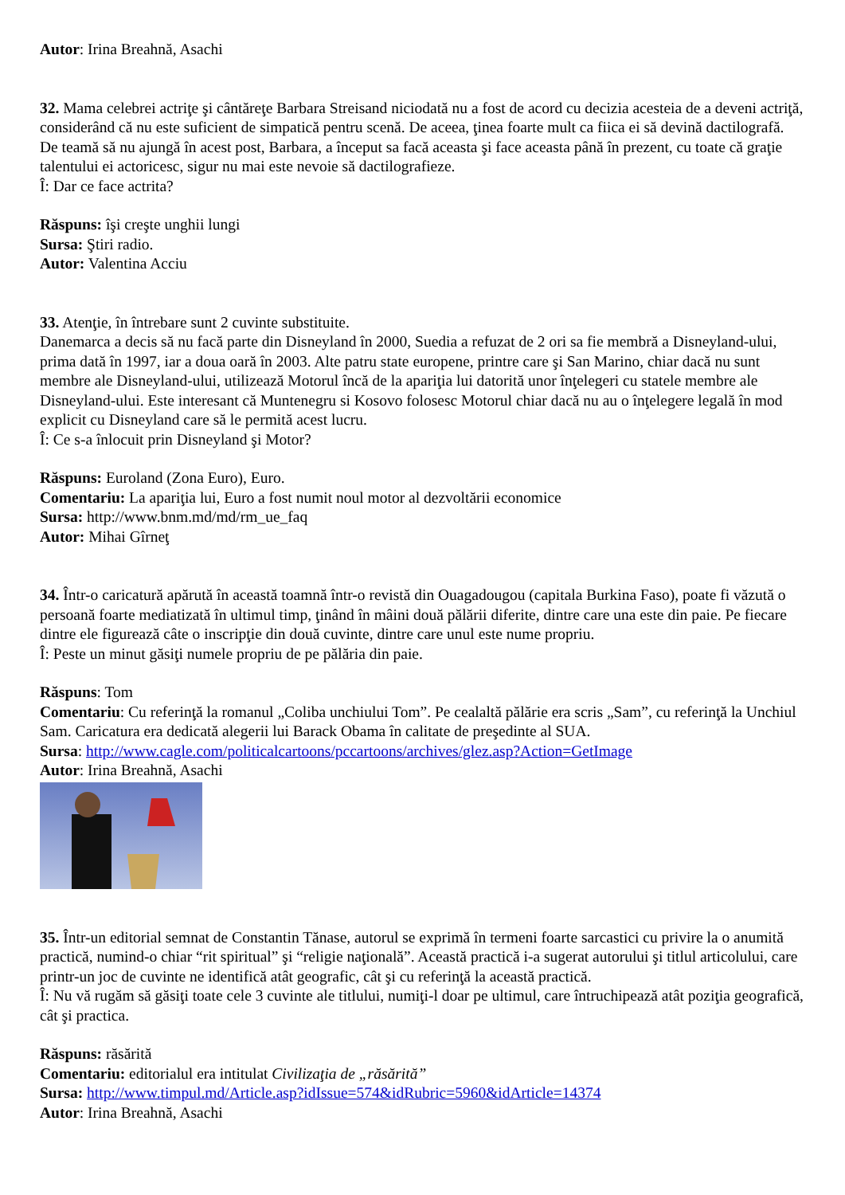Autor: Irina Breahnă, Asachi
32. Mama celebrei actriţe şi cântăreţe Barbara Streisand niciodată nu a fost de acord cu decizia acesteia de a deveni actriţă, considerând că nu este suficient de simpatică pentru scenă. De aceea, ţinea foarte mult ca fiica ei să devină dactilografă. De teamă să nu ajungă în acest post, Barbara, a început sa facă aceasta şi face aceasta până în prezent, cu toate că graţie talentului ei actoricesc, sigur nu mai este nevoie să dactilografieze.
Î: Dar ce face actrita?
Răspuns: îşi creşte unghii lungi
Sursa: Ştiri radio.
Autor: Valentina Acciu
33. Atenţie, în întrebare sunt 2 cuvinte substituite.
Danemarca a decis să nu facă parte din Disneyland în 2000, Suedia a refuzat de 2 ori sa fie membră a Disneyland-ului, prima dată în 1997, iar a doua oară în 2003. Alte patru state europene, printre care şi San Marino, chiar dacă nu sunt membre ale Disneyland-ului, utilizează Motorul încă de la apariţia lui datorită unor înţelegeri cu statele membre ale Disneyland-ului. Este interesant că Muntenegru si Kosovo folosesc Motorul chiar dacă nu au o înţelegere legală în mod explicit cu Disneyland care să le permită acest lucru.
Î: Ce s-a înlocuit prin Disneyland şi Motor?
Răspuns: Euroland (Zona Euro), Euro.
Comentariu: La apariţia lui, Euro a fost numit noul motor al dezvoltării economice
Sursa: http://www.bnm.md/md/rm_ue_faq
Autor: Mihai Gîrneţ
34. Într-o caricatură apărută în această toamnă într-o revistă din Ouagadougou (capitala Burkina Faso), poate fi văzută o persoană foarte mediatizată în ultimul timp, ţinând în mâini două pălării diferite, dintre care una este din paie. Pe fiecare dintre ele figurează câte o inscripţie din două cuvinte, dintre care unul este nume propriu.
Î: Peste un minut găsiţi numele propriu de pe pălăria din paie.
Răspuns: Tom
Comentariu: Cu referinţă la romanul „Coliba unchiului Tom”. Pe cealaltă pălărie era scris „Sam”, cu referinţă la Unchiul Sam. Caricatura era dedicată alegerii lui Barack Obama în calitate de preşedinte al SUA.
Sursa: http://www.cagle.com/politicalcartoons/pccartoons/archives/glez.asp?Action=GetImage
Autor: Irina Breahnă, Asachi
35. Într-un editorial semnat de Constantin Tănase, autorul se exprimă în termeni foarte sarcastici cu privire la o anumită practică, numind-o chiar “rit spiritual” şi “religie naţională”. Această practică i-a sugerat autorului şi titlul articolului, care printr-un joc de cuvinte ne identifică atât geografic, cât şi cu referinţă la această practică.
Î: Nu vă rugăm să găsiţi toate cele 3 cuvinte ale titlului, numiţi-l doar pe ultimul, care întruchipează atât poziţia geografică, cât şi practica.
Răspuns: răsărită
Comentariu: editorialul era intitulat Civilizaţia de „răsărită”
Sursa: http://www.timpul.md/Article.asp?idIssue=574&idRubric=5960&idArticle=14374
Autor: Irina Breahnă, Asachi